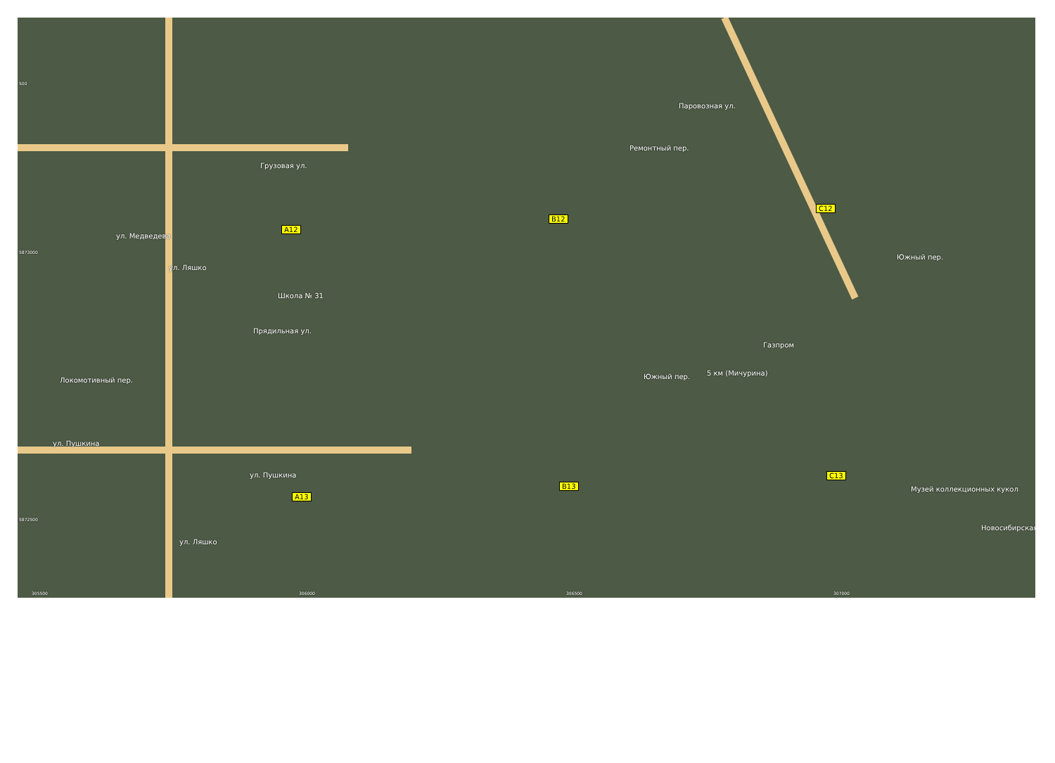Грузовая ул.
ул. Медведева
ул. Ляшко
Школа № 31
Прядильная ул.
Локомотивный пер.
ул. Пушкина
ул. Пушкина
Паровозная ул.
Ремонтный пер.
Южный пер.
Газпром
5 км (Мичурина)
Южный пер.
Музей коллекционных кукол
Новосибирская
ул. Ляшко
A12
B12
C12
A13
B13
C13
500
5873000
5872500
305500 306000 306500 307000